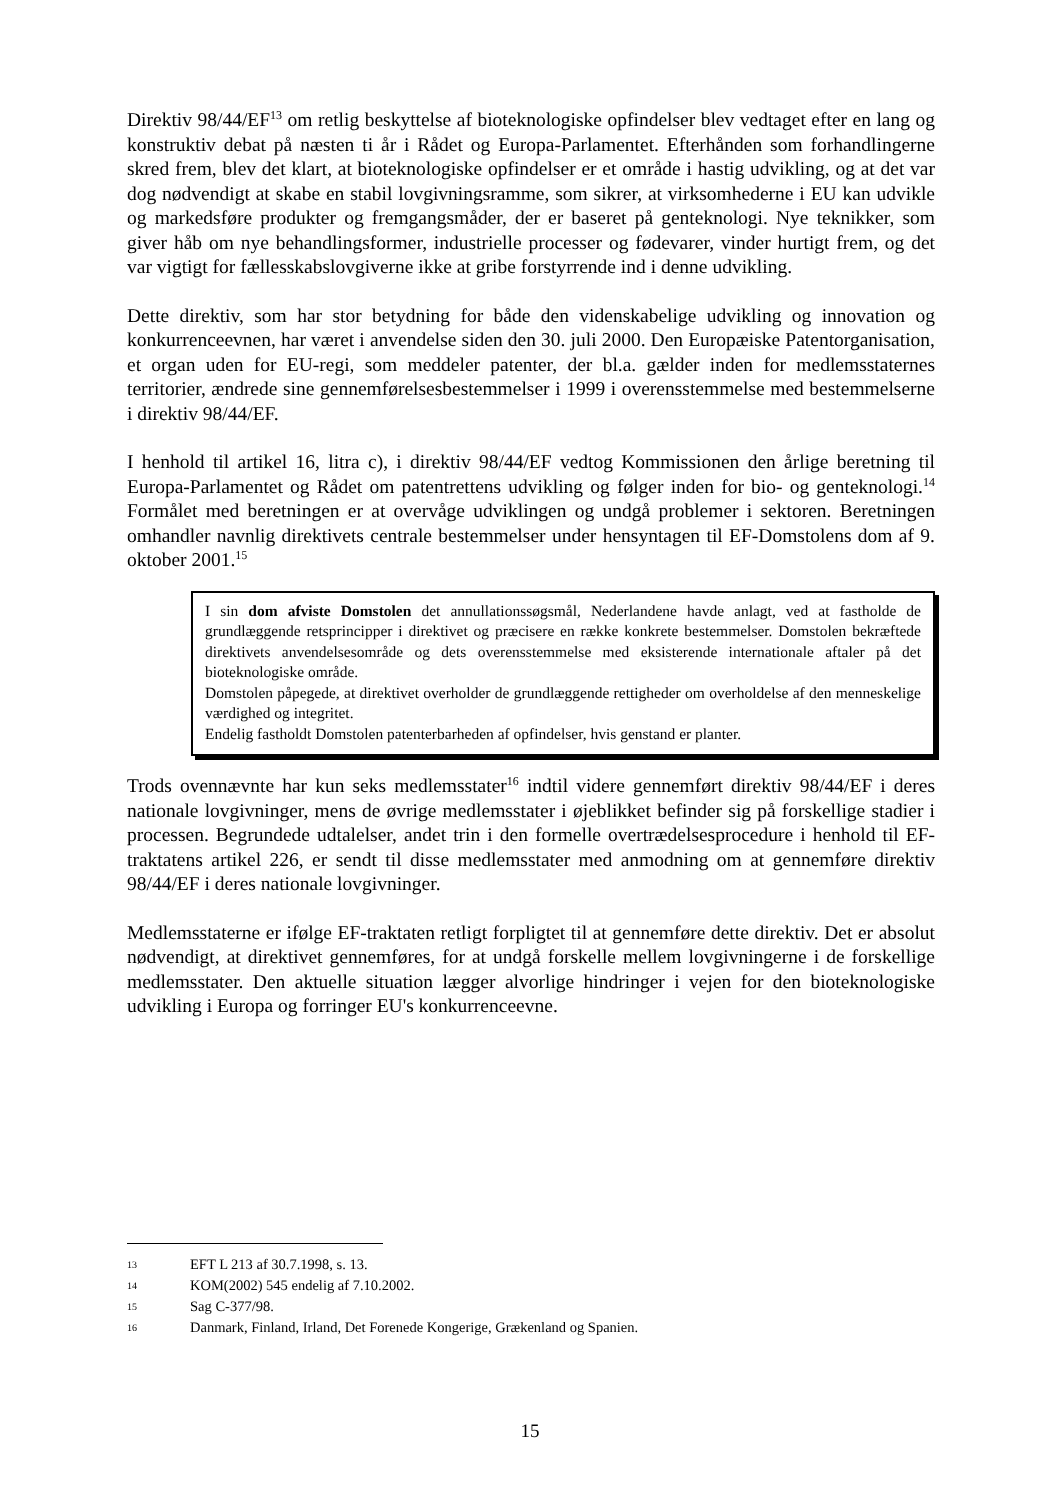Direktiv 98/44/EF<sup>13</sup> om retlig beskyttelse af bioteknologiske opfindelser blev vedtaget efter en lang og konstruktiv debat på næsten ti år i Rådet og Europa-Parlamentet. Efterhånden som forhandlingerne skred frem, blev det klart, at bioteknologiske opfindelser er et område i hastig udvikling, og at det var dog nødvendigt at skabe en stabil lovgivningsramme, som sikrer, at virksomhederne i EU kan udvikle og markedsføre produkter og fremgangsmåder, der er baseret på genteknologi. Nye teknikker, som giver håb om nye behandlingsformer, industrielle processer og fødevarer, vinder hurtigt frem, og det var vigtigt for fællesskabslovgiverne ikke at gribe forstyrrende ind i denne udvikling.
Dette direktiv, som har stor betydning for både den videnskabelige udvikling og innovation og konkurrenceevnen, har været i anvendelse siden den 30. juli 2000. Den Europæiske Patentorganisation, et organ uden for EU-regi, som meddeler patenter, der bl.a. gælder inden for medlemsstaternes territorier, ændrede sine gennemførelsesbestemmelser i 1999 i overensstemmelse med bestemmelserne i direktiv 98/44/EF.
I henhold til artikel 16, litra c), i direktiv 98/44/EF vedtog Kommissionen den årlige beretning til Europa-Parlamentet og Rådet om patentrettens udvikling og følger inden for bio- og genteknologi.<sup>14</sup> Formålet med beretningen er at overvåge udviklingen og undgå problemer i sektoren. Beretningen omhandler navnlig direktivets centrale bestemmelser under hensyntagen til EF-Domstolens dom af 9. oktober 2001.<sup>15</sup>
I sin dom afviste Domstolen det annullationssøgsmål, Nederlandene havde anlagt, ved at fastholde de grundlæggende retsprincipper i direktivet og præcisere en række konkrete bestemmelser. Domstolen bekræftede direktivets anvendelsesområde og dets overensstemmelse med eksisterende internationale aftaler på det bioteknologiske område.
Domstolen påpegede, at direktivet overholder de grundlæggende rettigheder om overholdelse af den menneskelige værdighed og integritet.
Endelig fastholdt Domstolen patenterbarheden af opfindelser, hvis genstand er planter.
Trods ovennævnte har kun seks medlemsstater<sup>16</sup> indtil videre gennemført direktiv 98/44/EF i deres nationale lovgivninger, mens de øvrige medlemsstater i øjeblikket befinder sig på forskellige stadier i processen. Begrundede udtalelser, andet trin i den formelle overtrædelsesprocedure i henhold til EF-traktatens artikel 226, er sendt til disse medlemsstater med anmodning om at gennemføre direktiv 98/44/EF i deres nationale lovgivninger.
Medlemsstaterne er ifølge EF-traktaten retligt forpligtet til at gennemføre dette direktiv. Det er absolut nødvendigt, at direktivet gennemføres, for at undgå forskelle mellem lovgivningerne i de forskellige medlemsstater. Den aktuelle situation lægger alvorlige hindringer i vejen for den bioteknologiske udvikling i Europa og forringer EU's konkurrenceevne.
13 EFT L 213 af 30.7.1998, s. 13.
14 KOM(2002) 545 endelig af 7.10.2002.
15 Sag C-377/98.
16 Danmark, Finland, Irland, Det Forenede Kongerige, Grækenland og Spanien.
15